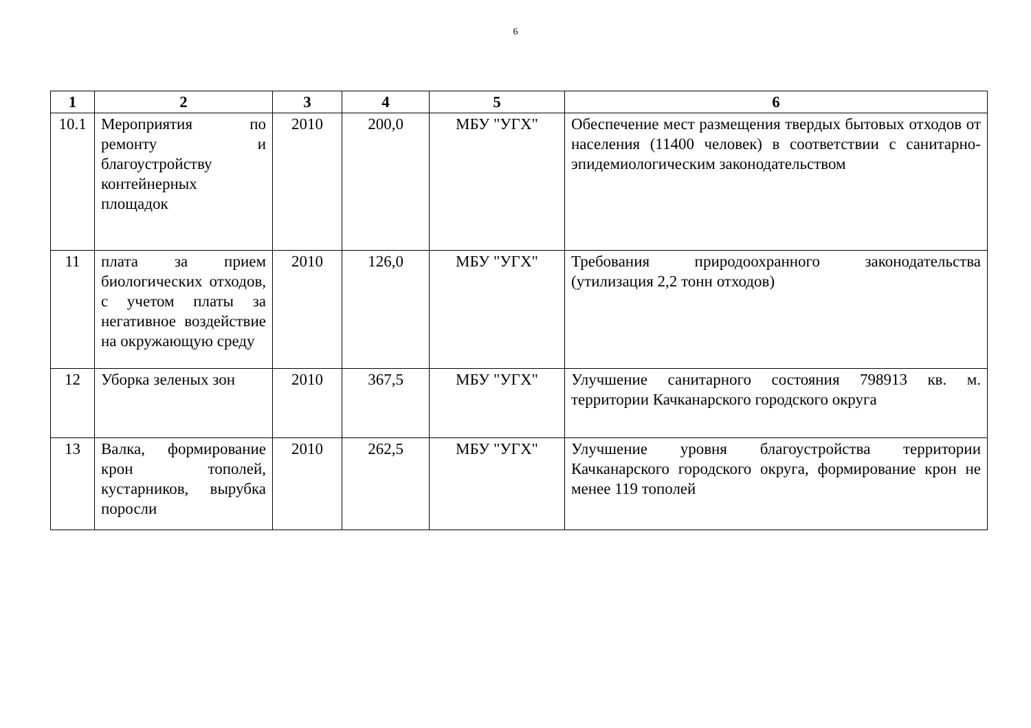6
| 1 | 2 | 3 | 4 | 5 | 6 |
| --- | --- | --- | --- | --- | --- |
| 10.1 | Мероприятия по ремонту и благоустройству контейнерных площадок | 2010 | 200,0 | МБУ "УГХ" | Обеспечение мест размещения твердых бытовых отходов от населения (11400 человек) в соответствии с санитарно-эпидемиологическим законодательством |
| 11 | плата за прием биологических отходов, с учетом платы за негативное воздействие на окружающую среду | 2010 | 126,0 | МБУ "УГХ" | Требования природоохранного законодательства (утилизация 2,2 тонн отходов) |
| 12 | Уборка зеленых зон | 2010 | 367,5 | МБУ "УГХ" | Улучшение санитарного состояния 798913 кв. м. территории Качканарского городского округа |
| 13 | Валка, формирование крон тополей, кустарников, вырубка поросли | 2010 | 262,5 | МБУ "УГХ" | Улучшение уровня благоустройства территории Качканарского городского округа, формирование крон не менее 119 тополей |